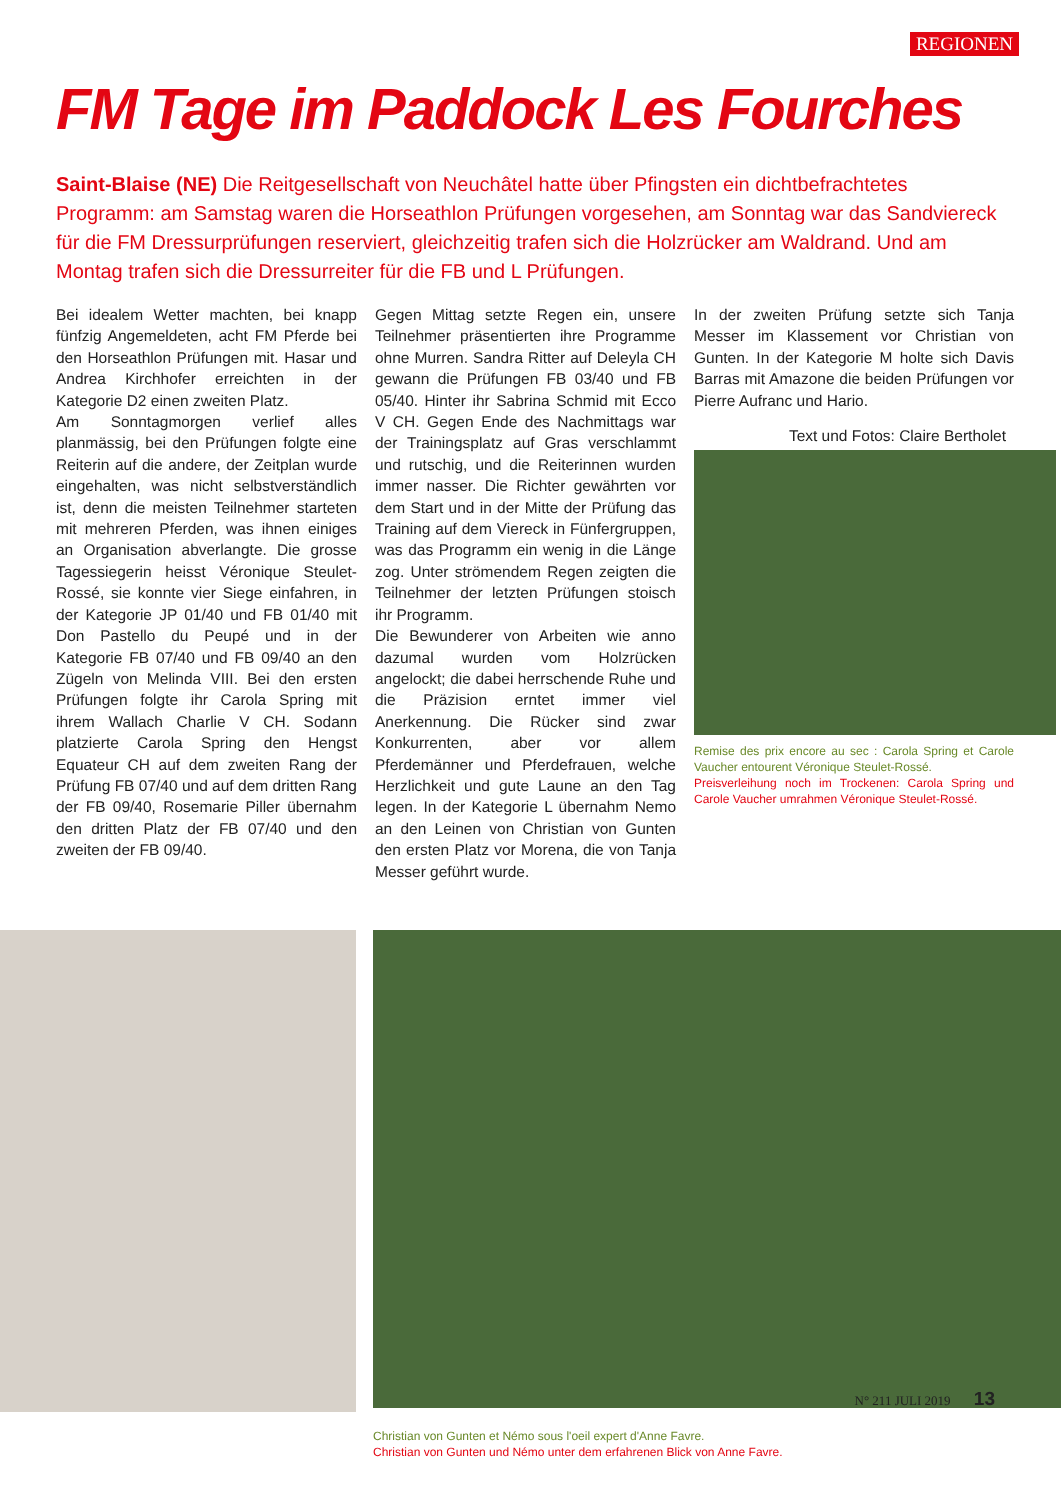REGIONEN
FM Tage im Paddock Les Fourches
Saint-Blaise (NE) Die Reitgesellschaft von Neuchâtel hatte über Pfingsten ein dichtbefrachtetes Programm: am Samstag waren die Horseathlon Prüfungen vorgesehen, am Sonntag war das Sandviereck für die FM Dressurprüfungen reserviert, gleichzeitig trafen sich die Holzrücker am Waldrand. Und am Montag trafen sich die Dressurreiter für die FB und L Prüfungen.
Bei idealem Wetter machten, bei knapp fünfzig Angemeldeten, acht FM Pferde bei den Horseathlon Prüfungen mit. Hasar und Andrea Kirchhofer erreichten in der Kategorie D2 einen zweiten Platz.
Am Sonntagmorgen verlief alles planmässig, bei den Prüfungen folgte eine Reiterin auf die andere, der Zeitplan wurde eingehalten, was nicht selbstverständlich ist, denn die meisten Teilnehmer starteten mit mehreren Pferden, was ihnen einiges an Organisation abverlangte. Die grosse Tagessiegerin heisst Véronique Steulet-Rossé, sie konnte vier Siege einfahren, in der Kategorie JP 01/40 und FB 01/40 mit Don Pastello du Peupé und in der Kategorie FB 07/40 und FB 09/40 an den Zügeln von Melinda VIII. Bei den ersten Prüfungen folgte ihr Carola Spring mit ihrem Wallach Charlie V CH. Sodann platzierte Carola Spring den Hengst Equateur CH auf dem zweiten Rang der Prüfung FB 07/40 und auf dem dritten Rang der FB 09/40, Rosemarie Piller übernahm den dritten Platz der FB 07/40 und den zweiten der FB 09/40.
Gegen Mittag setzte Regen ein, unsere Teilnehmer präsentierten ihre Programme ohne Murren. Sandra Ritter auf Deleyla CH gewann die Prüfungen FB 03/40 und FB 05/40. Hinter ihr Sabrina Schmid mit Ecco V CH. Gegen Ende des Nachmittags war der Trainingsplatz auf Gras verschlammt und rutschig, und die Reiterinnen wurden immer nasser. Die Richter gewährten vor dem Start und in der Mitte der Prüfung das Training auf dem Viereck in Fünfergruppen, was das Programm ein wenig in die Länge zog. Unter strömendem Regen zeigten die Teilnehmer der letzten Prüfungen stoisch ihr Programm.
Die Bewunderer von Arbeiten wie anno dazumal wurden vom Holzrücken angelockt; die dabei herrschende Ruhe und die Präzision erntet immer viel Anerkennung. Die Rücker sind zwar Konkurrenten, aber vor allem Pferdemänner und Pferdefrauen, welche Herzlichkeit und gute Laune an den Tag legen. In der Kategorie L übernahm Nemo an den Leinen von Christian von Gunten den ersten Platz vor Morena, die von Tanja Messer geführt wurde.
In der zweiten Prüfung setzte sich Tanja Messer im Klassement vor Christian von Gunten. In der Kategorie M holte sich Davis Barras mit Amazone die beiden Prüfungen vor Pierre Aufranc und Hario.
Text und Fotos: Claire Bertholet
Remise des prix encore au sec : Carola Spring et Carole Vaucher entourent Véronique Steulet-Rossé.
Preisverleihung noch im Trockenen: Carola Spring und Carole Vaucher umrahmen Véronique Steulet-Rossé.
Christian von Gunten et Némo sous l'oeil expert d'Anne Favre.
Christian von Gunten und Némo unter dem erfahrenen Blick von Anne Favre.
N° 211 JULI 2019 13